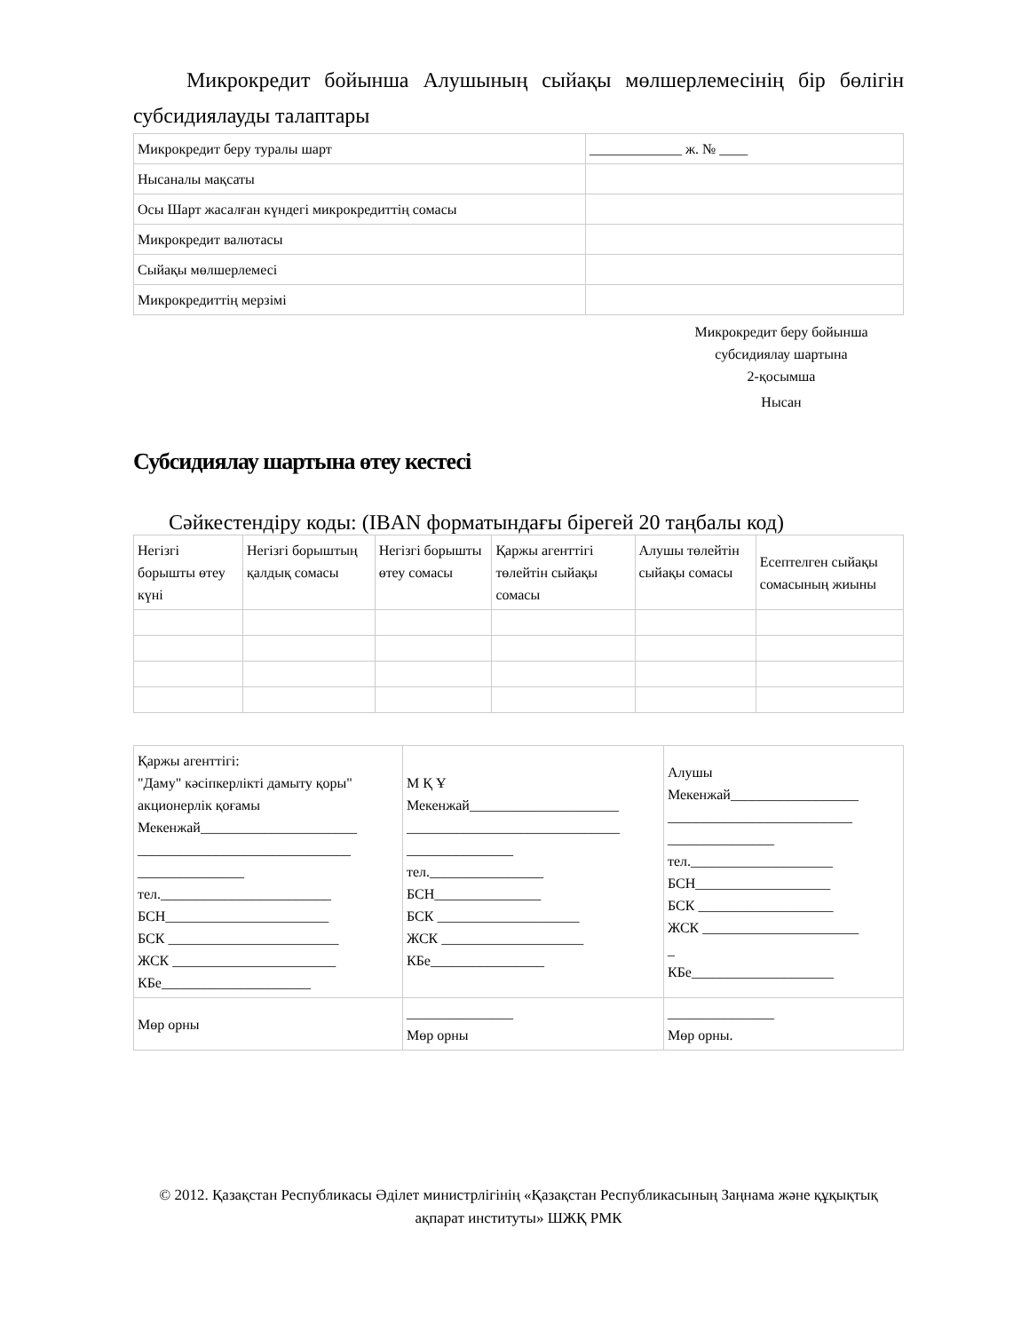Микрокредит бойынша Алушының сыйақы мөлшерлемесінің бір бөлігін субсидиялауды талаптары
| Микрокредит беру туралы шарт | _____________ ж. № ____ |
| Нысаналы мақсаты | |
| Осы Шарт жасалған күндегі микрокредиттің сомасы | |
| Микрокредит валютасы | |
| Сыйақы мөлшерлемесі | |
| Микрокредиттің мерзімі | |
Микрокредит беру бойынша
субсидиялау шартына
2-қосымша
Нысан
Субсидиялау шартына өтеу кестесі
Сәйкестендіру коды: (IBAN форматындағы бірегей 20 таңбалы код)
| Негізгі борышты өтеу күні | Негізгі борыштың қалдық сомасы | Негізгі борышты өтеу сомасы | Қаржы агенттігі төлейтін сыйақы сомасы | Алушы төлейтін сыйақы сомасы | Есептелген сыйақы сомасының жиыны |
| --- | --- | --- | --- | --- | --- |
| Қаржы агенттігі: "Даму" кәсіпкерлікті дамыту қоры" акционерлік қоғамы Мекенжай______________________ ______________________________ _______________ тел.________________________ БСН_______________________ БСК ________________________ ЖСК _______________________ КБе_____________________ | М Қ Ұ Мекенжай_____________________ ______________________________ _______________ тел.________________ БСН_______________ БСК ____________________ ЖСК ____________________ КБе________________ | Алушы Мекенжай__________________ __________________________ _______________ тел.____________________ БСН___________________ БСК ___________________ ЖСК ______________________ _ КБе____________________ |
| Мөр орны | _______________ Мөр орны | _______________ Мөр орны. |
© 2012. Қазақстан Республикасы Әділет министрлігінің «Қазақстан Республикасының Заңнама және құқықтық ақпарат институты» ШЖҚ РМК